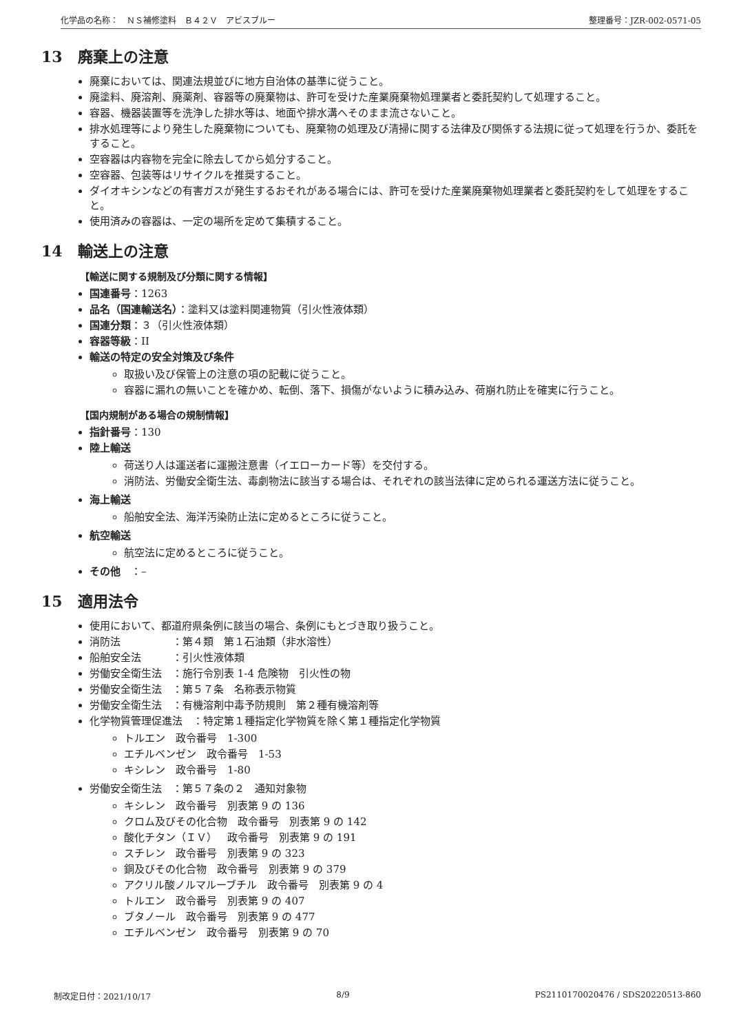化学品の名称：　ＮＳ補修塗料　Ｂ４２Ｖ　アビスブルー 整理番号：JZR-002-0571-05
13 廃棄上の注意
廃棄においては、関連法規並びに地方自治体の基準に従うこと。
廃塗料、廃溶剤、廃薬剤、容器等の廃棄物は、許可を受けた産業廃棄物処理業者と委託契約して処理すること。
容器、機器装置等を洗浄した排水等は、地面や排水溝へそのまま流さないこと。
排水処理等により発生した廃棄物についても、廃棄物の処理及び清掃に関する法律及び関係する法規に従って処理を行うか、委託をすること。
空容器は内容物を完全に除去してから処分すること。
空容器、包装等はリサイクルを推奨すること。
ダイオキシンなどの有害ガスが発生するおそれがある場合には、許可を受けた産業廃棄物処理業者と委託契約をして処理をすること。
使用済みの容器は、一定の場所を定めて集積すること。
14 輸送上の注意
【輸送に関する規制及び分類に関する情報】
国連番号：1263
品名（国連輸送名）：塗料又は塗料関連物質（引火性液体類）
国連分類：３（引火性液体類）
容器等級：II
輸送の特定の安全対策及び条件
取扱い及び保管上の注意の項の記載に従うこと。
容器に漏れの無いことを確かめ、転倒、落下、損傷がないように積み込み、荷崩れ防止を確実に行うこと。
【国内規制がある場合の規制情報】
指針番号：130
陸上輸送
荷送り人は運送者に運搬注意書（イエローカード等）を交付する。
消防法、労働安全衛生法、毒劇物法に該当する場合は、それぞれの該当法律に定められる運送方法に従うこと。
海上輸送
船舶安全法、海洋汚染防止法に定めるところに従うこと。
航空輸送
航空法に定めるところに従うこと。
その他　：–
15 適用法令
使用において、都道府県条例に該当の場合、条例にもとづき取り扱うこと。
消防法　　　　　：第４類　第１石油類（非水溶性）
船舶安全法　　　：引火性液体類
労働安全衛生法　：施行令別表 1-4 危険物　引火性の物
労働安全衛生法　：第５７条　名称表示物質
労働安全衛生法　：有機溶剤中毒予防規則　第２種有機溶剤等
化学物質管理促進法　：特定第１種指定化学物質を除く第１種指定化学物質
トルエン　政令番号　1-300
エチルベンゼン　政令番号　1-53
キシレン　政令番号　1-80
労働安全衛生法　：第５７条の２　通知対象物
キシレン　政令番号　別表第 9 の 136
クロム及びその化合物　政令番号　別表第 9 の 142
酸化チタン（ＩＶ）　政令番号　別表第 9 の 191
スチレン　政令番号　別表第 9 の 323
銅及びその化合物　政令番号　別表第 9 の 379
アクリル酸ノルマルーブチル　政令番号　別表第 9 の 4
トルエン　政令番号　別表第 9 の 407
ブタノール　政令番号　別表第 9 の 477
エチルベンゼン　政令番号　別表第 9 の 70
制改定日付：2021/10/17 8/9 PS2110170020476 / SDS20220513-860